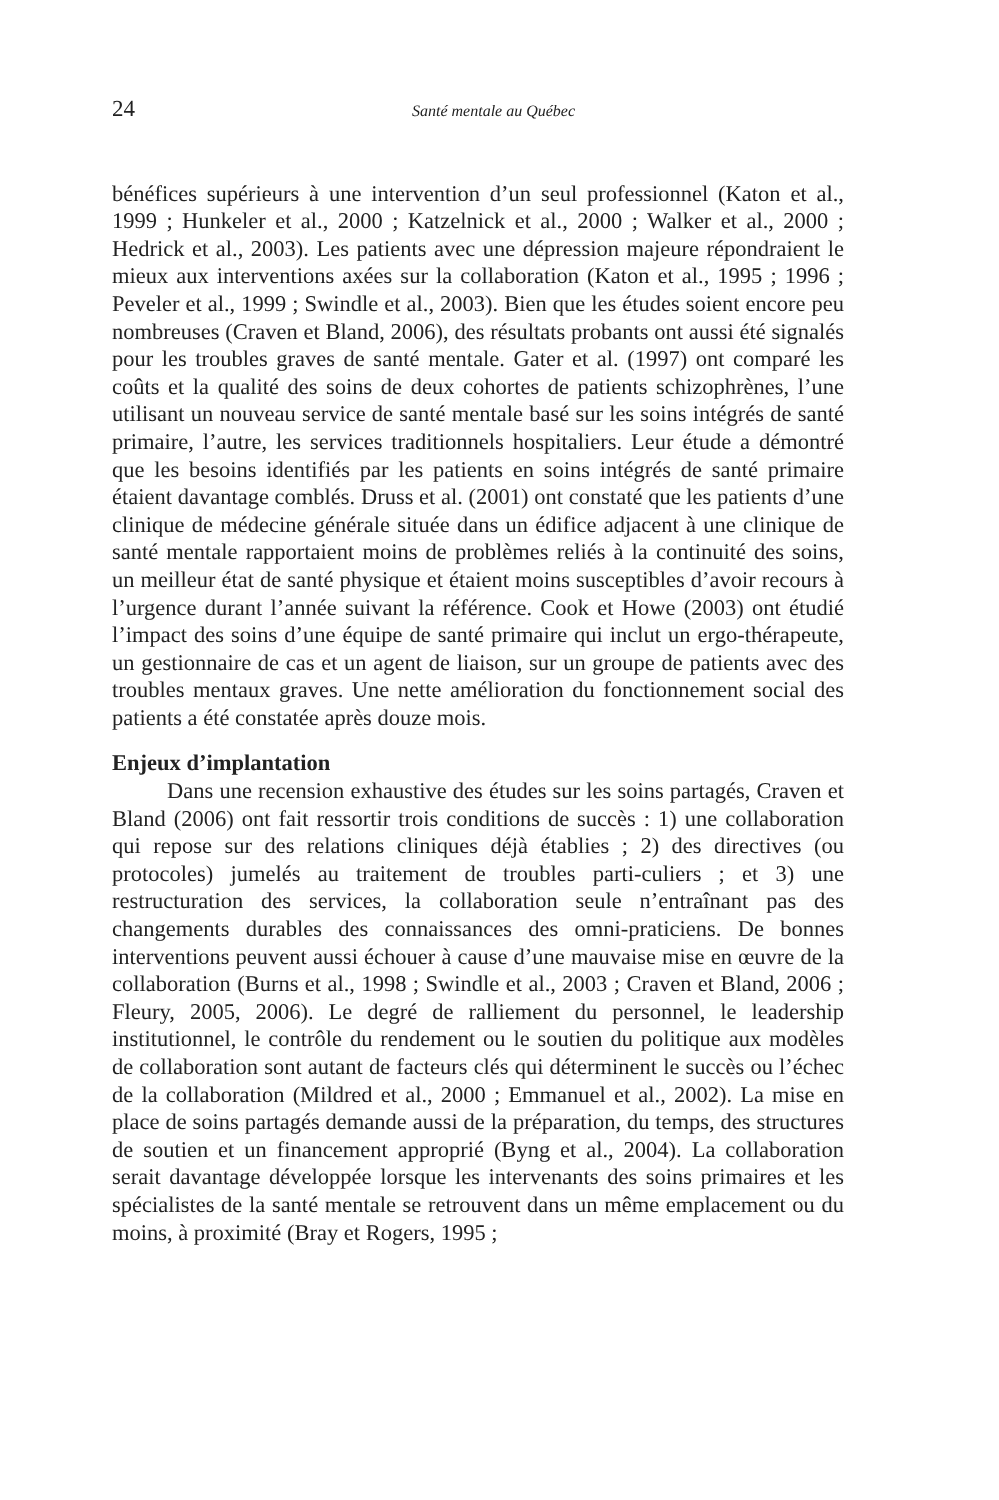24 Santé mentale au Québec
bénéfices supérieurs à une intervention d’un seul professionnel (Katon et al., 1999 ; Hunkeler et al., 2000 ; Katzelnick et al., 2000 ; Walker et al., 2000 ; Hedrick et al., 2003). Les patients avec une dépression majeure répondraient le mieux aux interventions axées sur la collaboration (Katon et al., 1995 ; 1996 ; Peveler et al., 1999 ; Swindle et al., 2003). Bien que les études soient encore peu nombreuses (Craven et Bland, 2006), des résultats probants ont aussi été signalés pour les troubles graves de santé mentale. Gater et al. (1997) ont comparé les coûts et la qualité des soins de deux cohortes de patients schizophrènes, l’une utilisant un nouveau service de santé mentale basé sur les soins intégrés de santé primaire, l’autre, les services traditionnels hospitaliers. Leur étude a démontré que les besoins identifiés par les patients en soins intégrés de santé primaire étaient davantage comblés. Druss et al. (2001) ont constaté que les patients d’une clinique de médecine générale située dans un édifice adjacent à une clinique de santé mentale rapportaient moins de problèmes reliés à la continuité des soins, un meilleur état de santé physique et étaient moins susceptibles d’avoir recours à l’urgence durant l’année suivant la référence. Cook et Howe (2003) ont étudié l’impact des soins d’une équipe de santé primaire qui inclut un ergo-thérapeute, un gestionnaire de cas et un agent de liaison, sur un groupe de patients avec des troubles mentaux graves. Une nette amélioration du fonctionnement social des patients a été constatée après douze mois.
Enjeux d’implantation
Dans une recension exhaustive des études sur les soins partagés, Craven et Bland (2006) ont fait ressortir trois conditions de succès : 1) une collaboration qui repose sur des relations cliniques déjà établies ; 2) des directives (ou protocoles) jumelés au traitement de troubles parti-culiers ; et 3) une restructuration des services, la collaboration seule n’entraînant pas des changements durables des connaissances des omni-praticiens. De bonnes interventions peuvent aussi échouer à cause d’une mauvaise mise en œuvre de la collaboration (Burns et al., 1998 ; Swindle et al., 2003 ; Craven et Bland, 2006 ; Fleury, 2005, 2006). Le degré de ralliement du personnel, le leadership institutionnel, le contrôle du rendement ou le soutien du politique aux modèles de collaboration sont autant de facteurs clés qui déterminent le succès ou l’échec de la collaboration (Mildred et al., 2000 ; Emmanuel et al., 2002). La mise en place de soins partagés demande aussi de la préparation, du temps, des structures de soutien et un financement approprié (Byng et al., 2004). La collaboration serait davantage développée lorsque les intervenants des soins primaires et les spécialistes de la santé mentale se retrouvent dans un même emplacement ou du moins, à proximité (Bray et Rogers, 1995 ;